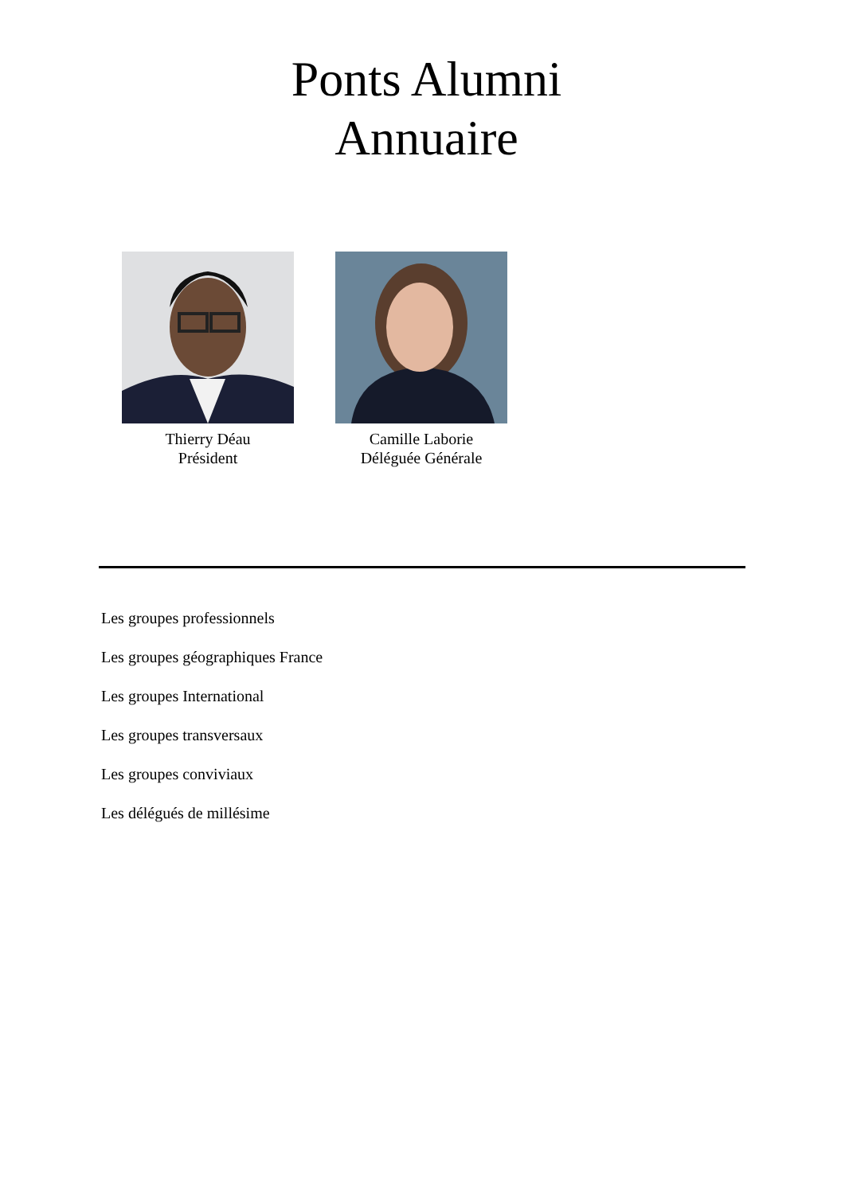Ponts Alumni
Annuaire
Thierry Déau
Président
Camille Laborie
Déléguée Générale
Les groupes professionnels
Les groupes géographiques France
Les groupes International
Les groupes transversaux
Les groupes conviviaux
Les délégués de millésime